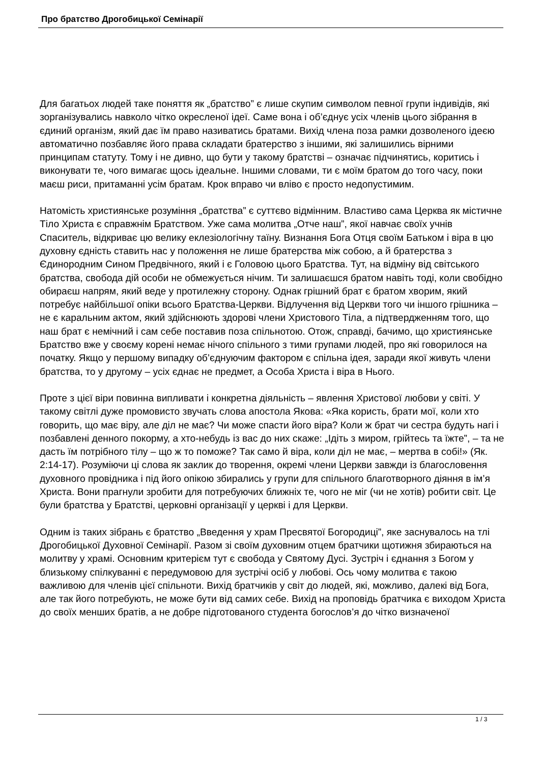Про братство Дрогобицької Семінарії
Для багатьох людей таке поняття як „братство” є лише скупим символом певної групи індивідів, які зорганізувались навколо чітко окресленої ідеї. Саме вона і об’єднує усіх членів цього зібрання в єдиний організм, який дає їм право називатись братами. Вихід члена поза рамки дозволеного ідеєю автоматично позбавляє його права складати братерство з іншими, які залишились вірними принципам статуту. Тому і не дивно, що бути у такому братстві – означає підчинятись, коритись і виконувати те, чого вимагає щось ідеальне. Іншими словами, ти є моїм братом до того часу, поки маєш риси, притаманні усім братам. Крок вправо чи вліво є просто недопустимим.
Натомість християнське розуміння „братства” є суттєво відмінним. Властиво сама Церква як містичне Тіло Христа є справжнім Братством. Уже сама молитва „Отче наш”, якої навчає своїх учнів Спаситель, відкриває цю велику еклезіологічну таїну. Визнання Бога Отця своїм Батьком і віра в цю духовну єдність ставить нас у положення не лише братерства між собою, а й братерства з Єдинородним Сином Предвічного, який і є Головою цього Братства. Тут, на відміну від світського братства, свобода дій особи не обмежується нічим. Ти залишаєшся братом навіть тоді, коли свобідно обираєш напрям, який веде у протилежну сторону. Однак грішний брат є братом хворим, який потребує найбільшої опіки всього Братства-Церкви. Відлучення від Церкви того чи іншого грішника – не є каральним актом, який здійснюють здорові члени Христового Тіла, а підтвердженням того, що наш брат є немічний і сам себе поставив поза спільнотою. Отож, справді, бачимо, що християнське Братство вже у своєму корені немає нічого спільного з тими групами людей, про які говорилося на початку. Якщо у першому випадку об’єднуючим фактором є спільна ідея, заради якої живуть члени братства, то у другому – усіх єднає не предмет, а Особа Христа і віра в Нього.
Проте з цієї віри повинна випливати і конкретна діяльність – явлення Христової любови у світі. У такому світлі дуже промовисто звучать слова апостола Якова: «Яка користь, брати мої, коли хто говорить, що має віру, але діл не має? Чи може спасти його віра? Коли ж брат чи сестра будуть нагі і позбавлені денного покорму, а хто-небудь із вас до них скаже: „Ідіть з миром, грійтесь та їжте”, – та не дасть їм потрібного тілу – що ж то поможе? Так само й віра, коли діл не має, – мертва в собі!» (Як. 2:14-17). Розуміючи ці слова як заклик до творення, окремі члени Церкви завжди із благословення духовного провідника і під його опікою збирались у групи для спільного благотворного діяння в ім’я Христа. Вони прагнули зробити для потребуючих ближніх те, чого не міг (чи не хотів) робити світ. Це були братства у Братстві, церковні організації у церкві і для Церкви.
Одним із таких зібрань є братство „Введення у храм Пресвятої Богородиці”, яке заснувалось на тлі Дрогобицької Духовної Семінарії. Разом зі своїм духовним отцем братчики щотижня збираються на молитву у храмі. Основним критерієм тут є свобода у Святому Дусі. Зустріч і єднання з Богом у близькому спілкуванні є передумовою для зустрічі осіб у любові. Ось чому молитва є такою важливою для членів цієї спільноти. Вихід братчиків у світ до людей, які, можливо, далекі від Бога, але так його потребують, не може бути від самих себе. Вихід на проповідь братчика є виходом Христа до своїх менших братів, а не добре підготованого студента богослов’я до чітко визначеної
1 / 3